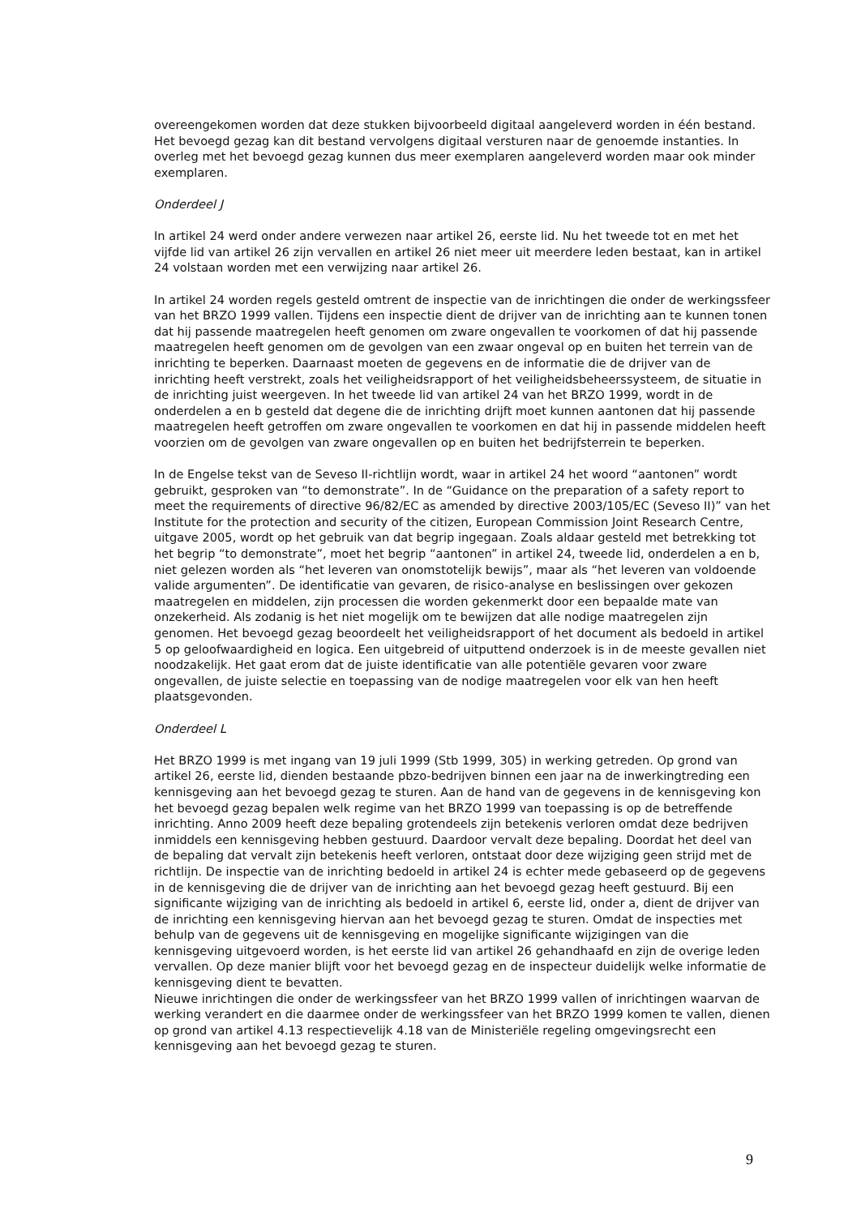overeengekomen worden dat deze stukken bijvoorbeeld digitaal aangeleverd worden in één bestand. Het bevoegd gezag kan dit bestand vervolgens digitaal versturen naar de genoemde instanties. In overleg met het bevoegd gezag kunnen dus meer exemplaren aangeleverd worden maar ook minder exemplaren.
Onderdeel J
In artikel 24 werd onder andere verwezen naar artikel 26, eerste lid. Nu het tweede tot en met het vijfde lid van artikel 26 zijn vervallen en artikel 26 niet meer uit meerdere leden bestaat, kan in artikel 24 volstaan worden met een verwijzing naar artikel 26.
In artikel 24 worden regels gesteld omtrent de inspectie van de inrichtingen die onder de werkingssfeer van het BRZO 1999 vallen. Tijdens een inspectie dient de drijver van de inrichting aan te kunnen tonen dat hij passende maatregelen heeft genomen om zware ongevallen te voorkomen of dat hij passende maatregelen heeft genomen om de gevolgen van een zwaar ongeval op en buiten het terrein van de inrichting te beperken. Daarnaast moeten de gegevens en de informatie die de drijver van de inrichting heeft verstrekt, zoals het veiligheidsrapport of het veiligheidsbeheerssysteem, de situatie in de inrichting juist weergeven. In het tweede lid van artikel 24 van het BRZO 1999, wordt in de onderdelen a en b gesteld dat degene die de inrichting drijft moet kunnen aantonen dat hij passende maatregelen heeft getroffen om zware ongevallen te voorkomen en dat hij in passende middelen heeft voorzien om de gevolgen van zware ongevallen op en buiten het bedrijfsterrein te beperken.
In de Engelse tekst van de Seveso II-richtlijn wordt, waar in artikel 24 het woord “aantonen” wordt gebruikt, gesproken van “to demonstrate”. In de “Guidance on the preparation of a safety report to meet the requirements of directive 96/82/EC as amended by directive 2003/105/EC (Seveso II)” van het Institute for the protection and security of the citizen, European Commission Joint Research Centre, uitgave 2005, wordt op het gebruik van dat begrip ingegaan. Zoals aldaar gesteld met betrekking tot het begrip “to demonstrate”, moet het begrip “aantonen” in artikel 24, tweede lid, onderdelen a en b, niet gelezen worden als “het leveren van onomstotelijk bewijs”, maar als “het leveren van voldoende valide argumenten”. De identificatie van gevaren, de risico-analyse en beslissingen over gekozen maatregelen en middelen, zijn processen die worden gekenmerkt door een bepaalde mate van onzekerheid. Als zodanig is het niet mogelijk om te bewijzen dat alle nodige maatregelen zijn genomen. Het bevoegd gezag beoordeelt het veiligheidsrapport of het document als bedoeld in artikel 5 op geloofwaardigheid en logica. Een uitgebreid of uitputtend onderzoek is in de meeste gevallen niet noodzakelijk. Het gaat erom dat de juiste identificatie van alle potentiële gevaren voor zware ongevallen, de juiste selectie en toepassing van de nodige maatregelen voor elk van hen heeft plaatsgevonden.
Onderdeel L
Het BRZO 1999 is met ingang van 19 juli 1999 (Stb 1999, 305) in werking getreden. Op grond van artikel 26, eerste lid, dienden bestaande pbzo-bedrijven binnen een jaar na de inwerkingtreding een kennisgeving aan het bevoegd gezag te sturen. Aan de hand van de gegevens in de kennisgeving kon het bevoegd gezag bepalen welk regime van het BRZO 1999 van toepassing is op de betreffende inrichting. Anno 2009 heeft deze bepaling grotendeels zijn betekenis verloren omdat deze bedrijven inmiddels een kennisgeving hebben gestuurd. Daardoor vervalt deze bepaling. Doordat het deel van de bepaling dat vervalt zijn betekenis heeft verloren, ontstaat door deze wijziging geen strijd met de richtlijn. De inspectie van de inrichting bedoeld in artikel 24 is echter mede gebaseerd op de gegevens in de kennisgeving die de drijver van de inrichting aan het bevoegd gezag heeft gestuurd. Bij een significante wijziging van de inrichting als bedoeld in artikel 6, eerste lid, onder a, dient de drijver van de inrichting een kennisgeving hiervan aan het bevoegd gezag te sturen. Omdat de inspecties met behulp van de gegevens uit de kennisgeving en mogelijke significante wijzigingen van die kennisgeving uitgevoerd worden, is het eerste lid van artikel 26 gehandhaafd en zijn de overige leden vervallen. Op deze manier blijft voor het bevoegd gezag en de inspecteur duidelijk welke informatie de kennisgeving dient te bevatten.
Nieuwe inrichtingen die onder de werkingssfeer van het BRZO 1999 vallen of inrichtingen waarvan de werking verandert en die daarmee onder de werkingssfeer van het BRZO 1999 komen te vallen, dienen op grond van artikel 4.13 respectievelijk 4.18 van de Ministeriële regeling omgevingsrecht een kennisgeving aan het bevoegd gezag te sturen.
9